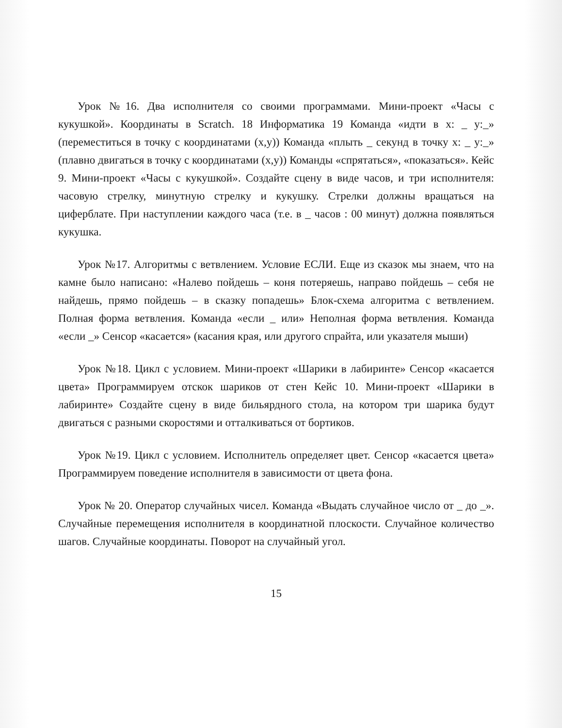Урок №16. Два исполнителя со своими программами. Мини-проект «Часы с кукушкой». Координаты в Scratch. 18 Информатика 19 Команда «идти в x: _ y:_» (переместиться в точку с координатами (x,y)) Команда «плыть _ секунд в точку x: _ y:_» (плавно двигаться в точку с координатами (x,y)) Команды «спрятаться», «показаться». Кейс 9. Мини-проект «Часы с кукушкой». Создайте сцену в виде часов, и три исполнителя: часовую стрелку, минутную стрелку и кукушку. Стрелки должны вращаться на циферблате. При наступлении каждого часа (т.е. в _ часов : 00 минут) должна появляться кукушка.
Урок №17. Алгоритмы с ветвлением. Условие ЕСЛИ. Еще из сказок мы знаем, что на камне было написано: «Налево пойдешь – коня потеряешь, направо пойдешь – себя не найдешь, прямо пойдешь – в сказку попадешь» Блок-схема алгоритма с ветвлением. Полная форма ветвления. Команда «если _ или» Неполная форма ветвления. Команда «если _» Сенсор «касается» (касания края, или другого спрайта, или указателя мыши)
Урок №18. Цикл с условием. Мини-проект «Шарики в лабиринте» Сенсор «касается цвета» Программируем отскок шариков от стен Кейс 10. Мини-проект «Шарики в лабиринте» Создайте сцену в виде бильярдного стола, на котором три шарика будут двигаться с разными скоростями и отталкиваться от бортиков.
Урок №19. Цикл с условием. Исполнитель определяет цвет. Сенсор «касается цвета» Программируем поведение исполнителя в зависимости от цвета фона.
Урок № 20. Оператор случайных чисел. Команда «Выдать случайное число от _ до _». Случайные перемещения исполнителя в координатной плоскости. Случайное количество шагов. Случайные координаты. Поворот на случайный угол.
15